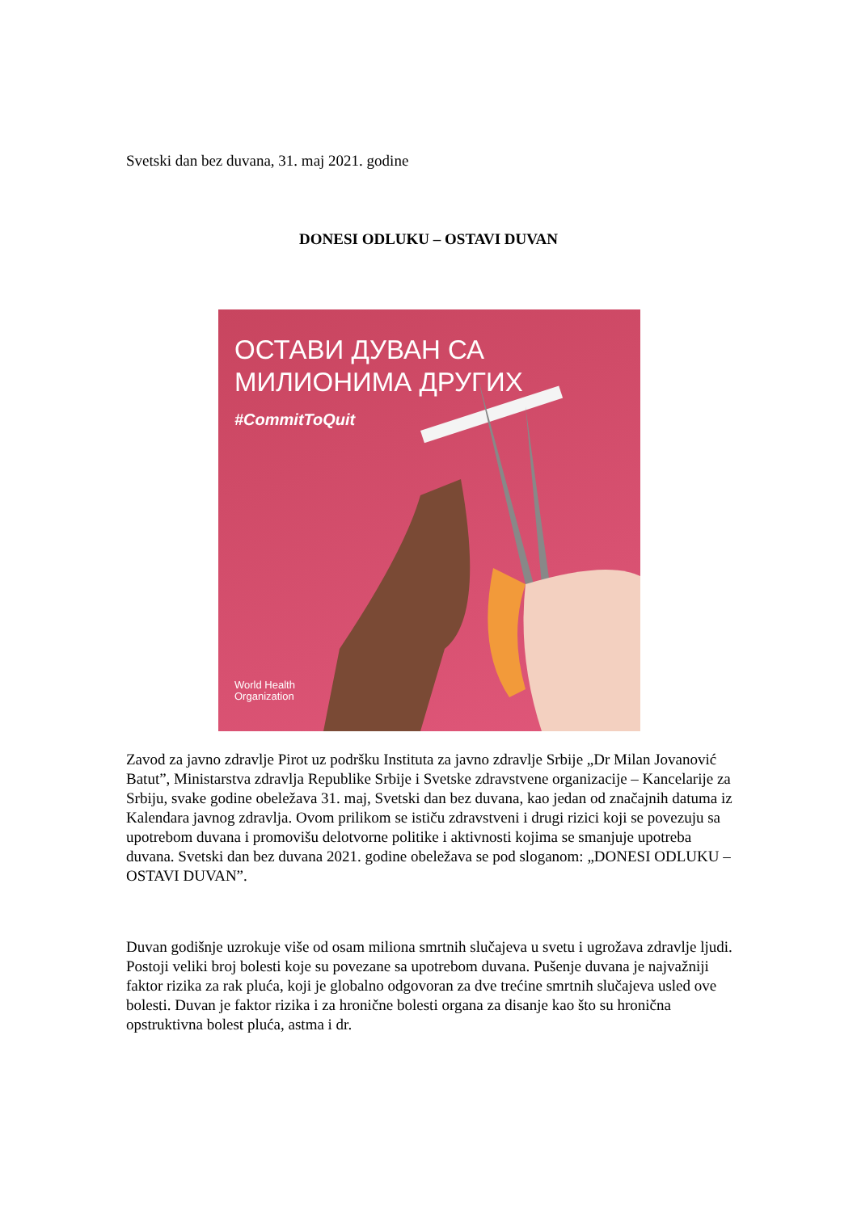Svetski dan bez duvana, 31. maj 2021. godine
DONESI ODLUKU – OSTAVI DUVAN
ОСТАВИ ДУВАН СА
МИЛИОНИМА ДРУГИХ
#CommitToQuit
World Health
Organization
Zavod za javno zdravlje Pirot uz podršku Instituta za javno zdravlje Srbije „Dr Milan Jovanović Batut”, Ministarstva zdravlja Republike Srbije i Svetske zdravstvene organizacije – Kancelarije za Srbiju, svake godine obeležava 31. maj, Svetski dan bez duvana, kao jedan od značajnih datuma iz Kalendara javnog zdravlja. Ovom prilikom se ističu zdravstveni i drugi rizici koji se povezuju sa upotrebom duvana i promovišu delotvorne politike i aktivnosti kojima se smanjuje upotreba duvana. Svetski dan bez duvana 2021. godine obeležava se pod sloganom: „DONESI ODLUKU – OSTAVI DUVAN”.
Duvan godišnje uzrokuje više od osam miliona smrtnih slučajeva u svetu i ugrožava zdravlje ljudi. Postoji veliki broj bolesti koje su povezane sa upotrebom duvana. Pušenje duvana je najvažniji faktor rizika za rak pluća, koji je globalno odgovoran za dve trećine smrtnih slučajeva usled ove bolesti. Duvan je faktor rizika i za hronične bolesti organa za disanje kao što su hronična opstruktivna bolest pluća, astma i dr.